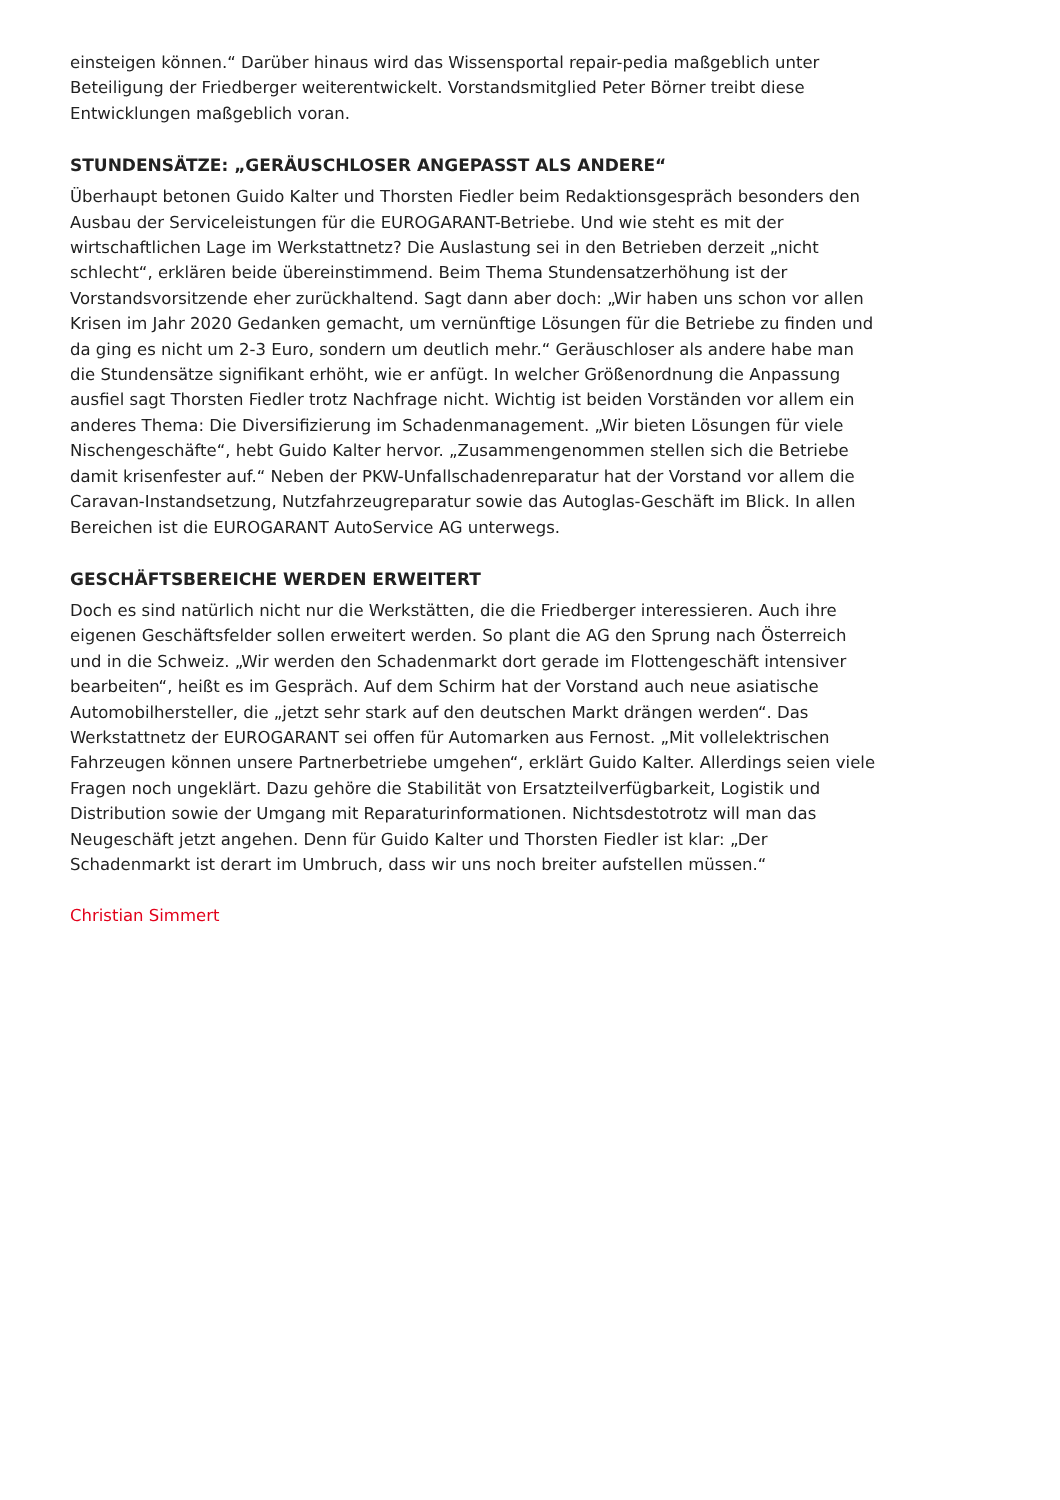einsteigen können.“ Darüber hinaus wird das Wissensportal repair-pedia maßgeblich unter Beteiligung der Friedberger weiterentwickelt. Vorstandsmitglied Peter Börner treibt diese Entwicklungen maßgeblich voran.
STUNDENSÄTZE: „GERÄUSCHLOSER ANGEPASST ALS ANDERE“
Überhaupt betonen Guido Kalter und Thorsten Fiedler beim Redaktionsgespräch besonders den Ausbau der Serviceleistungen für die EUROGARANT-Betriebe. Und wie steht es mit der wirtschaftlichen Lage im Werkstattnetz? Die Auslastung sei in den Betrieben derzeit „nicht schlecht“, erklären beide übereinstimmend. Beim Thema Stundensatzerhöhung ist der Vorstandsvorsitzende eher zurückhaltend. Sagt dann aber doch: „Wir haben uns schon vor allen Krisen im Jahr 2020 Gedanken gemacht, um vernünftige Lösungen für die Betriebe zu finden und da ging es nicht um 2-3 Euro, sondern um deutlich mehr.“ Geräuschloser als andere habe man die Stundensätze signifikant erhöht, wie er anfügt. In welcher Größenordnung die Anpassung ausfiel sagt Thorsten Fiedler trotz Nachfrage nicht. Wichtig ist beiden Vorständen vor allem ein anderes Thema: Die Diversifizierung im Schadenmanagement. „Wir bieten Lösungen für viele Nischengeschäfte“, hebt Guido Kalter hervor. „Zusammengenommen stellen sich die Betriebe damit krisenfester auf.“ Neben der PKW-Unfallschadenreparatur hat der Vorstand vor allem die Caravan-Instandsetzung, Nutzfahrzeugreparatur sowie das Autoglas-Geschäft im Blick. In allen Bereichen ist die EUROGARANT AutoService AG unterwegs.
GESCHÄFTSBEREICHE WERDEN ERWEITERT
Doch es sind natürlich nicht nur die Werkstätten, die die Friedberger interessieren. Auch ihre eigenen Geschäftsfelder sollen erweitert werden. So plant die AG den Sprung nach Österreich und in die Schweiz. „Wir werden den Schadenmarkt dort gerade im Flottengeschäft intensiver bearbeiten“, heißt es im Gespräch. Auf dem Schirm hat der Vorstand auch neue asiatische Automobilhersteller, die „jetzt sehr stark auf den deutschen Markt drängen werden“. Das Werkstattnetz der EUROGARANT sei offen für Automarken aus Fernost. „Mit vollelektrischen Fahrzeugen können unsere Partnerbetriebe umgehen“, erklärt Guido Kalter. Allerdings seien viele Fragen noch ungeklärt. Dazu gehöre die Stabilität von Ersatzteilverfügbarkeit, Logistik und Distribution sowie der Umgang mit Reparaturinformationen. Nichtsdestotrotz will man das Neugeschäft jetzt angehen. Denn für Guido Kalter und Thorsten Fiedler ist klar: „Der Schadenmarkt ist derart im Umbruch, dass wir uns noch breiter aufstellen müssen.“
Christian Simmert